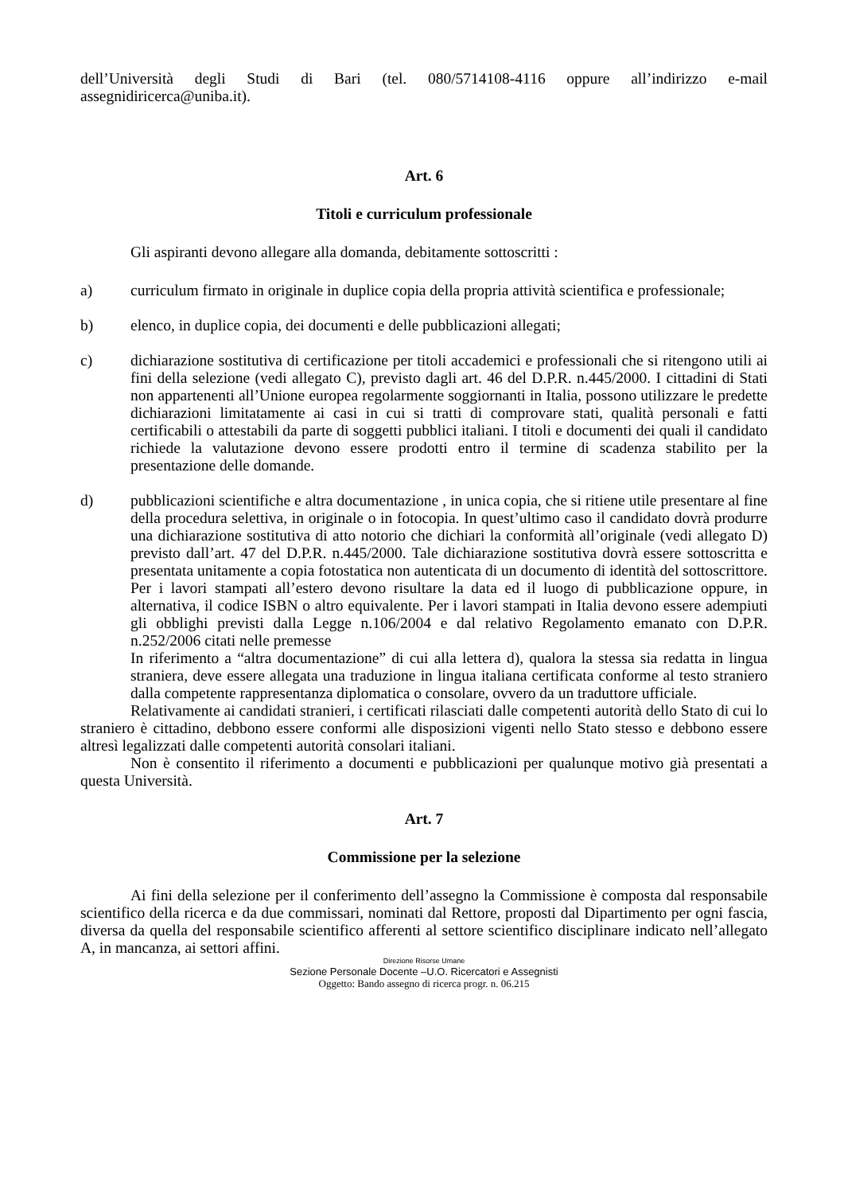dell’Università degli Studi di Bari (tel. 080/5714108-4116 oppure all’indirizzo e-mail assegnidiricerca@uniba.it).
Art. 6
Titoli e curriculum professionale
Gli aspiranti devono allegare alla domanda, debitamente sottoscritti :
a) curriculum firmato in originale in duplice copia della propria attività scientifica e professionale;
b) elenco, in duplice copia, dei documenti e delle pubblicazioni allegati;
c) dichiarazione sostitutiva di certificazione per titoli accademici e professionali che si ritengono utili ai fini della selezione (vedi allegato C), previsto dagli art. 46 del D.P.R. n.445/2000. I cittadini di Stati non appartenenti all’Unione europea regolarmente soggiornanti in Italia, possono utilizzare le predette dichiarazioni limitatamente ai casi in cui si tratti di comprovare stati, qualità personali e fatti certificabili o attestabili da parte di soggetti pubblici italiani. I titoli e documenti dei quali il candidato richiede la valutazione devono essere prodotti entro il termine di scadenza stabilito per la presentazione delle domande.
d) pubblicazioni scientifiche e altra documentazione , in unica copia, che si ritiene utile presentare al fine della procedura selettiva, in originale o in fotocopia. In quest’ultimo caso il candidato dovrà produrre una dichiarazione sostitutiva di atto notorio che dichiari la conformità all’originale (vedi allegato D) previsto dall’art. 47 del D.P.R. n.445/2000. Tale dichiarazione sostitutiva dovrà essere sottoscritta e presentata unitamente a copia fotostatica non autenticata di un documento di identità del sottoscrittore. Per i lavori stampati all’estero devono risultare la data ed il luogo di pubblicazione oppure, in alternativa, il codice ISBN o altro equivalente. Per i lavori stampati in Italia devono essere adempiuti gli obblighi previsti dalla Legge n.106/2004 e dal relativo Regolamento emanato con D.P.R. n.252/2006 citati nelle premesse
In riferimento a “altra documentazione” di cui alla lettera d), qualora la stessa sia redatta in lingua straniera, deve essere allegata una traduzione in lingua italiana certificata conforme al testo straniero dalla competente rappresentanza diplomatica o consolare, ovvero da un traduttore ufficiale.
Relativamente ai candidati stranieri, i certificati rilasciati dalle competenti autorità dello Stato di cui lo straniero è cittadino, debbono essere conformi alle disposizioni vigenti nello Stato stesso e debbono essere altresì legalizzati dalle competenti autorità consolari italiani.
Non è consentito il riferimento a documenti e pubblicazioni per qualunque motivo già presentati a questa Università.
Art. 7
Commissione per la selezione
Ai fini della selezione per il conferimento dell’assegno la Commissione è composta dal responsabile scientifico della ricerca e da due commissari, nominati dal Rettore, proposti dal Dipartimento per ogni fascia, diversa da quella del responsabile scientifico afferenti al settore scientifico disciplinare indicato nell’allegato A, in mancanza, ai settori affini.
Direzione Risorse Umane
Sezione Personale Docente –U.O. Ricercatori e Assegnisti
Oggetto: Bando assegno di ricerca progr. n. 06.215